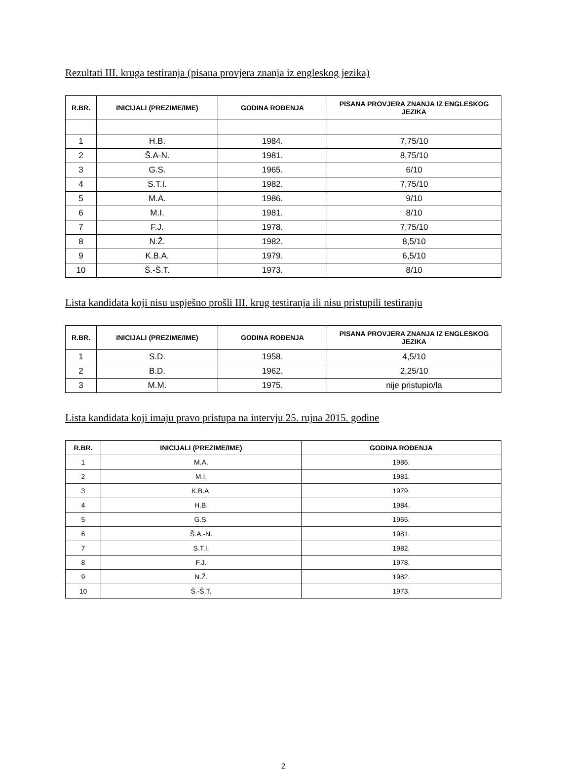Rezultati III. kruga testiranja (pisana provjera znanja iz engleskog jezika)
| R.BR. | INICIJALI (PREZIME/IME) | GODINA ROĐENJA | PISANA PROVJERA ZNANJA IZ ENGLESKOG JEZIKA |
| --- | --- | --- | --- |
| 1 | H.B. | 1984. | 7,75/10 |
| 2 | Š.A-N. | 1981. | 8,75/10 |
| 3 | G.S. | 1965. | 6/10 |
| 4 | S.T.I. | 1982. | 7,75/10 |
| 5 | M.A. | 1986. | 9/10 |
| 6 | M.I. | 1981. | 8/10 |
| 7 | F.J. | 1978. | 7,75/10 |
| 8 | N.Ž. | 1982. | 8,5/10 |
| 9 | K.B.A. | 1979. | 6,5/10 |
| 10 | Š.-Š.T. | 1973. | 8/10 |
Lista kandidata koji nisu uspješno prošli III. krug testiranja ili nisu pristupili testiranju
| R.BR. | INICIJALI (PREZIME/IME) | GODINA ROĐENJA | PISANA PROVJERA ZNANJA IZ ENGLESKOG JEZIKA |
| --- | --- | --- | --- |
| 1 | S.D. | 1958. | 4,5/10 |
| 2 | B.D. | 1962. | 2,25/10 |
| 3 | M.M. | 1975. | nije pristupio/la |
Lista kandidata koji imaju pravo pristupa na intervju 25. rujna 2015. godine
| R.BR. | INICIJALI (PREZIME/IME) | GODINA ROĐENJA |
| --- | --- | --- |
| 1 | M.A. | 1986. |
| 2 | M.I. | 1981. |
| 3 | K.B.A. | 1979. |
| 4 | H.B. | 1984. |
| 5 | G.S. | 1965. |
| 6 | Š.A.-N. | 1981. |
| 7 | S.T.I. | 1982. |
| 8 | F.J. | 1978. |
| 9 | N.Ž. | 1982. |
| 10 | Š.-Š.T. | 1973. |
2